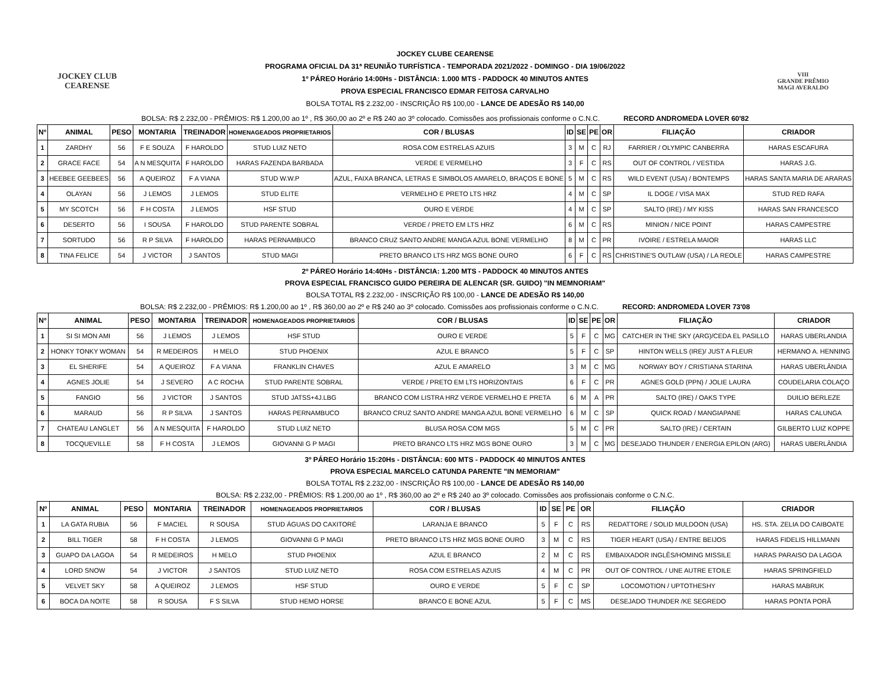JOCKEY CLUB
CEARENSE
JOCKEY CLUBE CEARENSE
PROGRAMA OFICIAL DA 31ª REUNIÃO TURFÍSTICA - TEMPORADA 2021/2022 - DOMINGO - DIA 19/06/2022
1º PÁREO Horário 14:00Hs - DISTÂNCIA: 1.000 MTS - PADDOCK 40 MINUTOS ANTES
PROVA ESPECIAL FRANCISCO EDMAR FEITOSA CARVALHO
BOLSA TOTAL R$ 2.232,00 - INSCRIÇÃO R$ 100,00 - LANCE DE ADESÃO R$ 140,00
VIII
GRANDE PRÊMIO
MAGI AVERALDO
BOLSA: R$ 2.232,00 - PRÊMIOS: R$ 1.200,00 ao 1º , R$ 360,00 ao 2º e R$ 240 ao 3º colocado. Comissões aos profissionais conforme o C.N.C. RECORD ANDROMEDA LOVER 60'82
| Nº | ANIMAL | PESO | MONTARIA | TREINADOR | HOMENAGEADOS PROPRIETARIOS | COR / BLUSAS | ID | SE | PE | OR | FILIAÇÃO | CRIADOR |
| --- | --- | --- | --- | --- | --- | --- | --- | --- | --- | --- | --- | --- |
| 1 | ZARDHY | 56 | F E SOUZA | F HAROLDO | STUD LUIZ NETO | ROSA COM ESTRELAS AZUIS | 3 | M | C | RJ | FARRIER / OLYMPIC CANBERRA | HARAS ESCAFURA |
| 2 | GRACE FACE | 54 | A N MESQUITA | F HAROLDO | HARAS FAZENDA BARBADA | VERDE E VERMELHO | 3 | F | C | RS | OUT OF CONTROL / VESTIDA | HARAS J.G. |
| 3 | HEEBEE GEEBEES | 56 | A QUEIROZ | F A VIANA | STUD W.W.P | AZUL, FAIXA BRANCA, LETRAS E SIMBOLOS AMARELO, BRAÇOS E BONE | 5 | M | C | RS | WILD EVENT (USA) / BONTEMPS | HARAS SANTA MARIA DE ARARAS |
| 4 | OLAYAN | 56 | J LEMOS | J LEMOS | STUD ELITE | VERMELHO E PRETO LTS HRZ | 4 | M | C | SP | IL DOGE / VISA MAX | STUD RED RAFA |
| 5 | MY SCOTCH | 56 | F H COSTA | J LEMOS | HSF STUD | OURO E VERDE | 4 | M | C | SP | SALTO (IRE) / MY KISS | HARAS SAN FRANCESCO |
| 6 | DESERTO | 56 | I SOUSA | F HAROLDO | STUD PARENTE SOBRAL | VERDE / PRETO EM LTS HRZ | 6 | M | C | RS | MINION / NICE POINT | HARAS CAMPESTRE |
| 7 | SORTUDO | 56 | R P SILVA | F HAROLDO | HARAS PERNAMBUCO | BRANCO CRUZ SANTO ANDRE MANGA AZUL BONE VERMELHO | 8 | M | C | PR | IVOIRE / ESTRELA MAIOR | HARAS LLC |
| 8 | TINA FELICE | 54 | J VICTOR | J SANTOS | STUD MAGI | PRETO BRANCO LTS HRZ MGS BONE OURO | 6 | F | C | RS | CHRISTINE'S OUTLAW (USA) / LA REOLE | HARAS CAMPESTRE |
2º PÁREO Horário 14:40Hs - DISTÂNCIA: 1.200 MTS - PADDOCK 40 MINUTOS ANTES
PROVA ESPECIAL FRANCISCO GUIDO PEREIRA DE ALENCAR (SR. GUIDO) "IN MEMNORIAM"
BOLSA TOTAL R$ 2.232,00 - INSCRIÇÃO R$ 100,00 - LANCE DE ADESÃO R$ 140,00
BOLSA: R$ 2.232,00 - PRÊMIOS: R$ 1.200,00 ao 1º , R$ 360,00 ao 2º e R$ 240 ao 3º colocado. Comissões aos profissionais conforme o C.N.C. RECORD: ANDROMEDA LOVER 73'08
| Nº | ANIMAL | PESO | MONTARIA | TREINADOR | HOMENAGEADOS PROPRIETARIOS | COR / BLUSAS | ID | SE | PE | OR | FILIAÇÃO | CRIADOR |
| --- | --- | --- | --- | --- | --- | --- | --- | --- | --- | --- | --- | --- |
| 1 | SI SI MON AMI | 56 | J LEMOS | J LEMOS | HSF STUD | OURO E VERDE | 5 | F | C | MG | CATCHER IN THE SKY (ARG)/CEDA EL PASILLO | HARAS UBERLANDIA |
| 2 | HONKY TONKY WOMAN | 54 | R MEDEIROS | H MELO | STUD PHOENIX | AZUL E BRANCO | 5 | F | C | SP | HINTON WELLS (IRE)/ JUST A FLEUR | HERMANO A. HENNING |
| 3 | EL SHERIFE | 54 | A QUEIROZ | F A VIANA | FRANKLIN CHAVES | AZUL E AMARELO | 3 | M | C | MG | NORWAY BOY / CRISTIANA STARINA | HARAS UBERLÂNDIA |
| 4 | AGNES JOLIE | 54 | J SEVERO | A C ROCHA | STUD PARENTE SOBRAL | VERDE / PRETO EM LTS HORIZONTAIS | 6 | F | C | PR | AGNES GOLD (PPN) / JOLIE LAURA | COUDELARIA COLAÇO |
| 5 | FANGIO | 56 | J VICTOR | J SANTOS | STUD JATSS+4J.LBG | BRANCO COM LISTRA HRZ VERDE VERMELHO E PRETA | 6 | M | A | PR | SALTO (IRE) / OAKS TYPE | DUILIO BERLEZE |
| 6 | MARAUD | 56 | R P SILVA | J SANTOS | HARAS PERNAMBUCO | BRANCO CRUZ SANTO ANDRE MANGA AZUL BONE VERMELHO | 6 | M | C | SP | QUICK ROAD / MANGIAPANE | HARAS CALUNGA |
| 7 | CHATEAU LANGLET | 56 | A N MESQUITA | F HAROLDO | STUD LUIZ NETO | BLUSA ROSA COM MGS | 5 | M | C | PR | SALTO (IRE) / CERTAIN | GILBERTO LUIZ KOPPE |
| 8 | TOCQUEVILLE | 58 | F H COSTA | J LEMOS | GIOVANNI G P MAGI | PRETO BRANCO LTS HRZ MGS BONE OURO | 3 | M | C | MG | DESEJADO THUNDER / ENERGIA EPILON (ARG) | HARAS UBERLÂNDIA |
3º PÁREO Horário 15:20Hs - DISTÂNCIA: 600 MTS - PADDOCK 40 MINUTOS ANTES
PROVA ESPECIAL MARCELO CATUNDA PARENTE "IN MEMORIAM"
BOLSA TOTAL R$ 2.232,00 - INSCRIÇÃO R$ 100,00 - LANCE DE ADESÃO R$ 140,00
BOLSA: R$ 2.232,00 - PRÊMIOS: R$ 1.200,00 ao 1º , R$ 360,00 ao 2º e R$ 240 ao 3º colocado. Comissões aos profissionais conforme o C.N.C.
| Nº | ANIMAL | PESO | MONTARIA | TREINADOR | HOMENAGEADOS PROPRIETARIOS | COR / BLUSAS | ID | SE | PE | OR | FILIAÇÃO | CRIADOR |
| --- | --- | --- | --- | --- | --- | --- | --- | --- | --- | --- | --- | --- |
| 1 | LA GATA RUBIA | 56 | F MACIEL | R SOUSA | STUD ÁGUAS DO CAXITORÉ | LARANJA E BRANCO | 5 | F | C | RS | REDATTORE / SOLID MULDOON (USA) | HS. STA. ZELIA DO CAIBOATE |
| 2 | BILL TIGER | 58 | F H COSTA | J LEMOS | GIOVANNI G P MAGI | PRETO BRANCO LTS HRZ MGS BONE OURO | 3 | M | C | RS | TIGER HEART (USA) / ENTRE BEIJOS | HARAS FIDELIS HILLMANN |
| 3 | GUAPO DA LAGOA | 54 | R MEDEIROS | H MELO | STUD PHOENIX | AZUL E BRANCO | 2 | M | C | RS | EMBAIXADOR INGLÊS/HOMING MISSILE | HARAS PARAISO DA LAGOA |
| 4 | LORD SNOW | 54 | J VICTOR | J SANTOS | STUD LUIZ NETO | ROSA COM ESTRELAS AZUIS | 4 | M | C | PR | OUT OF CONTROL / UNE AUTRE ETOILE | HARAS SPRINGFIELD |
| 5 | VELVET SKY | 58 | A QUEIROZ | J LEMOS | HSF STUD | OURO E VERDE | 5 | F | C | SP | LOCOMOTION / UPTOTHESHY | HARAS MABRUK |
| 6 | BOCA DA NOITE | 58 | R SOUSA | F S SILVA | STUD HEMO HORSE | BRANCO E BONE AZUL | 5 | F | C | MS | DESEJADO THUNDER /KE SEGREDO | HARAS PONTA PORÃ |